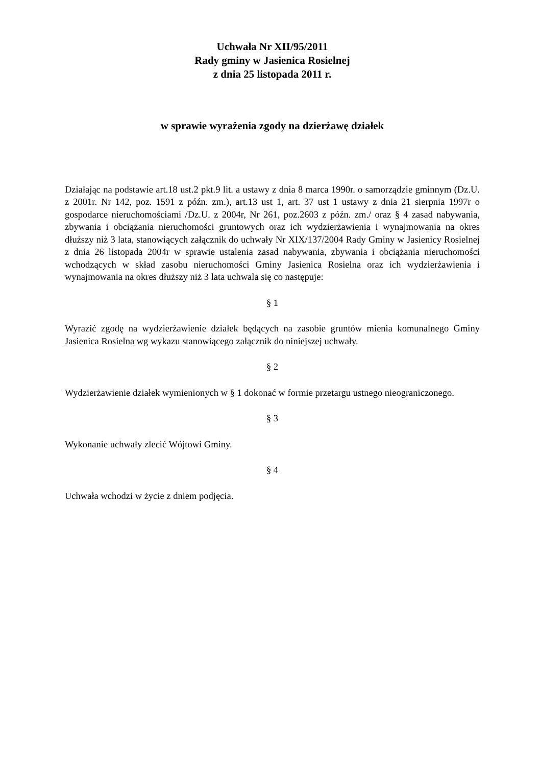Uchwała Nr XII/95/2011
Rady gminy w Jasienica Rosielnej
z dnia 25 listopada 2011 r.
w sprawie wyrażenia zgody na dzierżawę działek
Działając na podstawie art.18 ust.2 pkt.9 lit. a ustawy z dnia 8 marca 1990r. o samorządzie gminnym (Dz.U. z 2001r. Nr 142, poz. 1591 z późn. zm.), art.13 ust 1, art. 37 ust 1 ustawy z dnia 21 sierpnia 1997r o gospodarce nieruchomościami /Dz.U. z 2004r, Nr 261, poz.2603 z późn. zm./ oraz § 4 zasad nabywania, zbywania i obciążania nieruchomości gruntowych oraz ich wydzierżawienia i wynajmowania na okres dłuższy niż 3 lata, stanowiących załącznik do uchwały Nr XIX/137/2004 Rady Gminy w Jasienicy Rosielnej z dnia 26 listopada 2004r w sprawie ustalenia zasad nabywania, zbywania i obciążania nieruchomości wchodzących w skład zasobu nieruchomości Gminy Jasienica Rosielna oraz ich wydzierżawienia i wynajmowania na okres dłuższy niż 3 lata uchwala się co następuje:
§ 1
Wyrazić zgodę na wydzierżawienie działek będących na zasobie gruntów mienia komunalnego Gminy Jasienica Rosielna wg wykazu stanowiącego załącznik do niniejszej uchwały.
§ 2
Wydzierżawienie działek wymienionych w § 1 dokonać w formie przetargu ustnego nieograniczonego.
§ 3
Wykonanie uchwały zlecić Wójtowi Gminy.
§ 4
Uchwała wchodzi w życie z dniem podjęcia.